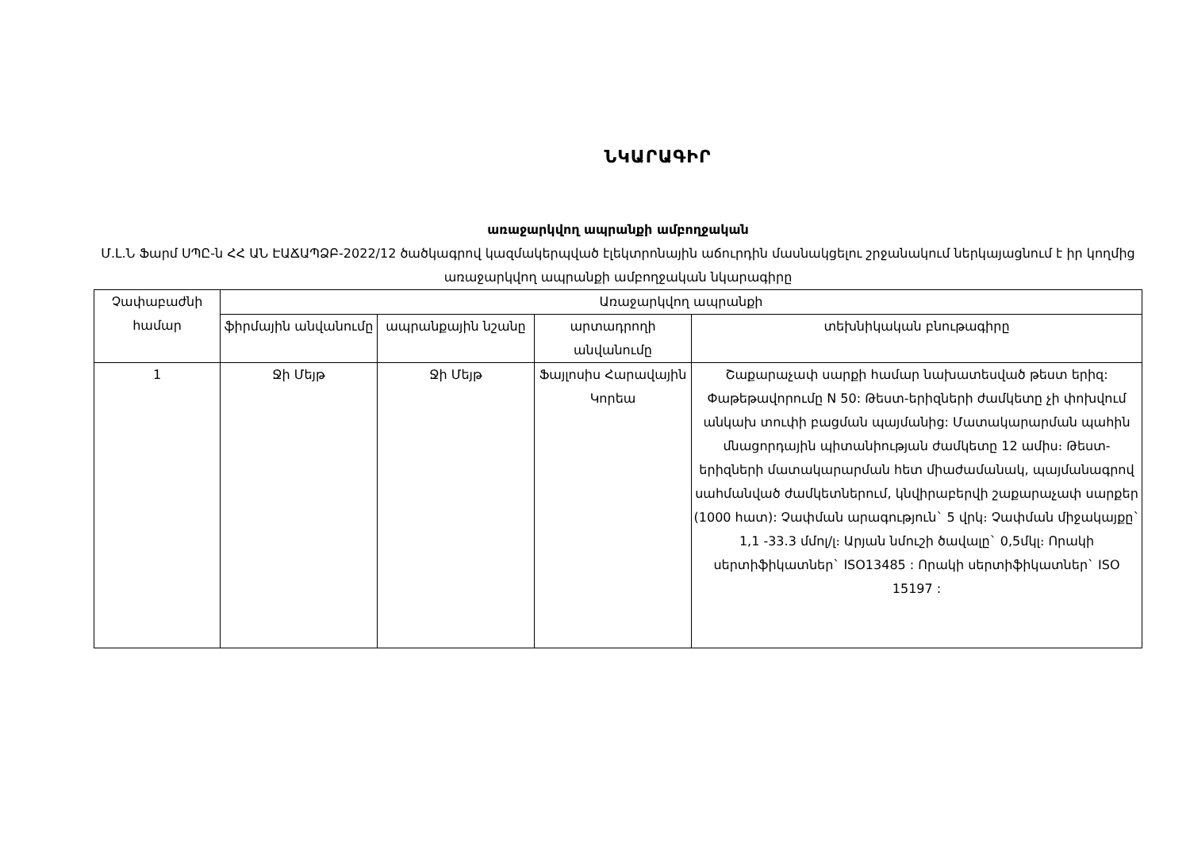ՆԿԱՐԱԳԻՐ
առաջարկվող ապրանքի ամբողջական
Մ.Լ.Ն Ֆարմ ՍՊԸ-ն ՀՀ ԱՆ ԷԱՃԱՊՁԲ-2022/12 ծածկագրով կազմակերպված էլեկտրոնային աճուրդին մասնակցելու շրջանակում ներկայացնում է իր կողմից առաջարկվող ապրանքի ամբողջական նկարագիրը
| Չափաբաժնի համար | Առաջարկվող ապրանքի | | | |
| --- | --- | --- | --- | --- |
| | ֆիրմային անվանումը | ապրանքային նշանը | արտադրողի անվանումը | տեխնիկական բնութագիրը |
| 1 | Ջի Մեյթ | Ջի Մեյթ | Ֆայլոսիս Հարավային Կորեա | Շաքարաչափ սարքի համար նախատեսված թեստ երիզ: Փաթեթավորումը N 50: Թեստ-երիզների ժամկետը չի փոխվում անկախ տուփի բացման պայմանից: Մատակարարման պահին մնացորդային պիտանիության ժամկետը 12 ամիս։ Թեստ-երիզների մատակարարման հետ միաժամանակ, պայմանագրով սահմանված ժամկետներում, կնվիրաբերվի շաքարաչափ սարքեր (1000 հատ): Չափման արագություն` 5 վրկ։ Չափման միջակայքը` 1,1 -33.3 մմոլ/լ։ Արյան նմուշի ծավալը` 0,5մկլ։ Որակի սերտիֆիկատներ` ISO13485 : Որակի սերտիֆիկատներ` ISO 15197 : |